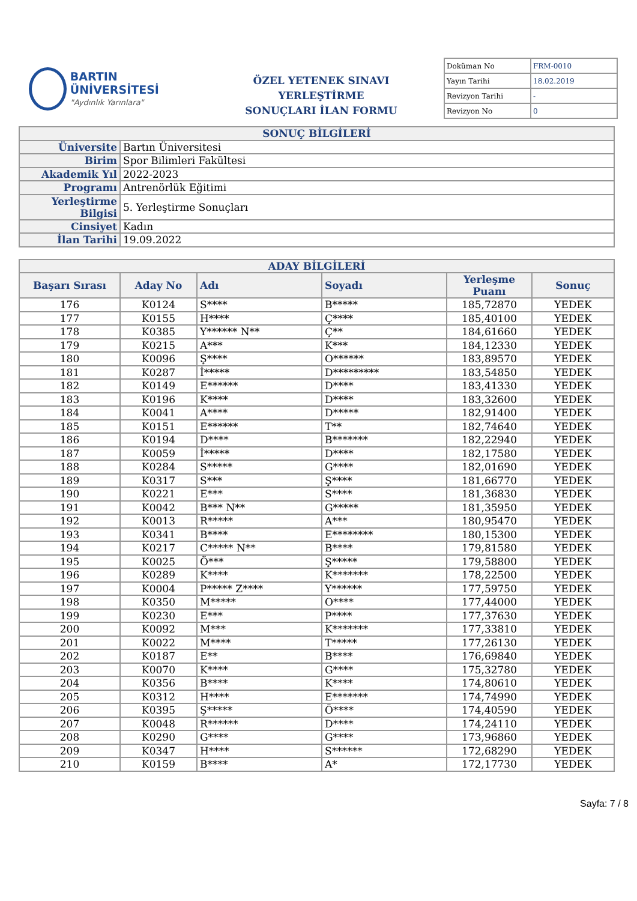BARTIN ÜNİVERSİTESİ
"Aydınlık Yarınlara"
ÖZEL YETENEK SINAVI YERLEŞTİRME
SONUÇLARI İLAN FORMU
| Doküman No | FRM-0010 |
| Yayın Tarihi | 18.02.2019 |
| Revizyon Tarihi | - |
| Revizyon No | 0 |
| SONUÇ BİLGİLERİ | |
| Üniversite | Bartın Üniversitesi |
| Birim | Spor Bilimleri Fakültesi |
| Akademik Yıl | 2022-2023 |
| Programı | Antrenörlük Eğitimi |
| Yerleştirme Bilgisi | 5. Yerleştirme Sonuçları |
| Cinsiyet | Kadın |
| İlan Tarihi | 19.09.2022 |
| ADAY BİLGİLERİ | | | | | |
| --- | --- | --- | --- | --- | --- |
| Başarı Sırası | Aday No | Adı | Soyadı | Yerleşme Puanı | Sonuç |
| 176 | K0124 | S**** | B***** | 185,72870 | YEDEK |
| 177 | K0155 | H**** | Ç**** | 185,40100 | YEDEK |
| 178 | K0385 | Y****** N** | Ç** | 184,61660 | YEDEK |
| 179 | K0215 | A*** | K*** | 184,12330 | YEDEK |
| 180 | K0096 | Ş**** | O****** | 183,89570 | YEDEK |
| 181 | K0287 | İ***** | D********* | 183,54850 | YEDEK |
| 182 | K0149 | E****** | D**** | 183,41330 | YEDEK |
| 183 | K0196 | K**** | D**** | 183,32600 | YEDEK |
| 184 | K0041 | A**** | D***** | 182,91400 | YEDEK |
| 185 | K0151 | E****** | T** | 182,74640 | YEDEK |
| 186 | K0194 | D**** | B******* | 182,22940 | YEDEK |
| 187 | K0059 | İ***** | D**** | 182,17580 | YEDEK |
| 188 | K0284 | S***** | G**** | 182,01690 | YEDEK |
| 189 | K0317 | S*** | Ş**** | 181,66770 | YEDEK |
| 190 | K0221 | E*** | S**** | 181,36830 | YEDEK |
| 191 | K0042 | B*** N** | G***** | 181,35950 | YEDEK |
| 192 | K0013 | R***** | A*** | 180,95470 | YEDEK |
| 193 | K0341 | B**** | E******** | 180,15300 | YEDEK |
| 194 | K0217 | C***** N** | B**** | 179,81580 | YEDEK |
| 195 | K0025 | Ö*** | Ş***** | 179,58800 | YEDEK |
| 196 | K0289 | K**** | K******* | 178,22500 | YEDEK |
| 197 | K0004 | P***** Z**** | Y****** | 177,59750 | YEDEK |
| 198 | K0350 | M***** | O**** | 177,44000 | YEDEK |
| 199 | K0230 | E*** | P**** | 177,37630 | YEDEK |
| 200 | K0092 | M*** | K******* | 177,33810 | YEDEK |
| 201 | K0022 | M**** | T***** | 177,26130 | YEDEK |
| 202 | K0187 | E** | B**** | 176,69840 | YEDEK |
| 203 | K0070 | K**** | G**** | 175,32780 | YEDEK |
| 204 | K0356 | B**** | K**** | 174,80610 | YEDEK |
| 205 | K0312 | H**** | E******* | 174,74990 | YEDEK |
| 206 | K0395 | Ş***** | Ö**** | 174,40590 | YEDEK |
| 207 | K0048 | R****** | D**** | 174,24110 | YEDEK |
| 208 | K0290 | G**** | G**** | 173,96860 | YEDEK |
| 209 | K0347 | H**** | S****** | 172,68290 | YEDEK |
| 210 | K0159 | B**** | A* | 172,17730 | YEDEK |
Sayfa: 7 / 8